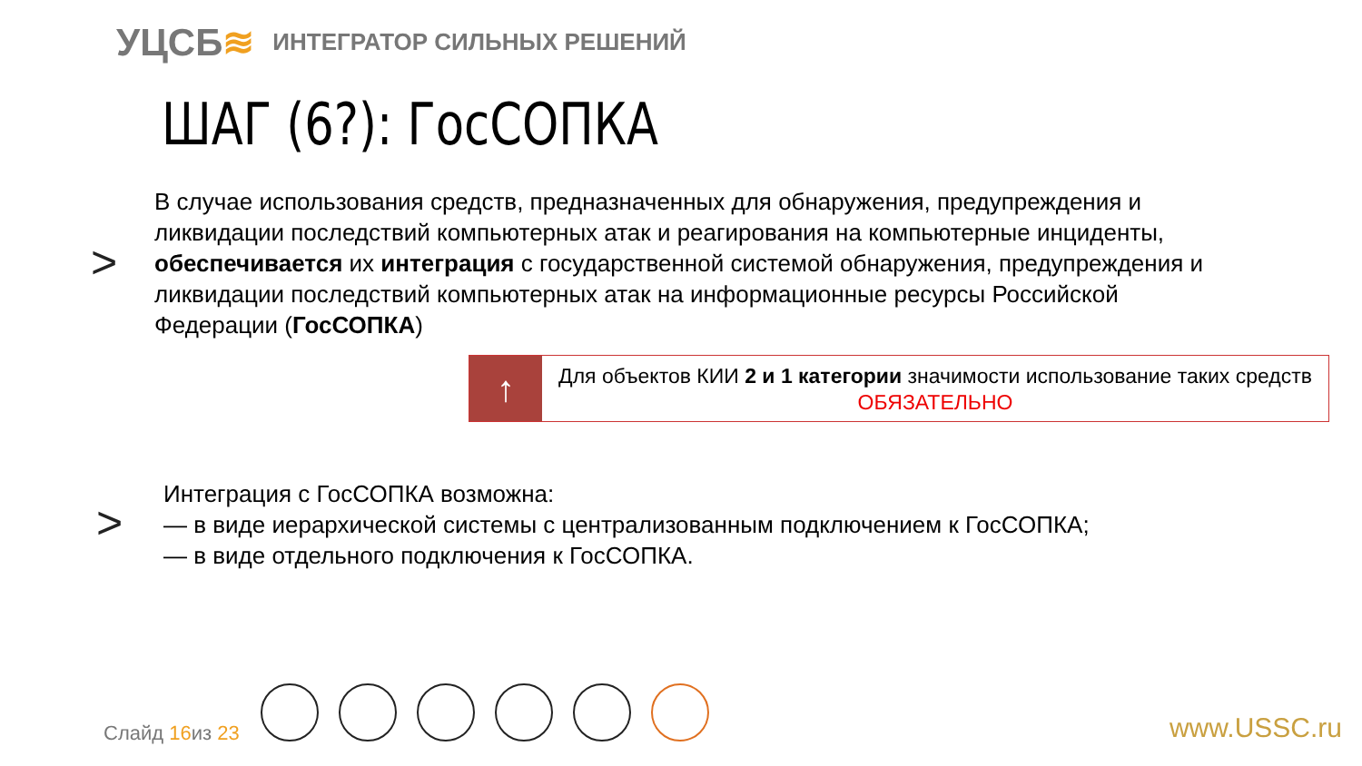УЦСБ≋
ИНТЕГРАТОР СИЛЬНЫХ РЕШЕНИЙ
ШАГ (6?): ГосСОПКА
>
В случае использования средств, предназначенных для обнаружения, предупреждения и ликвидации последствий компьютерных атак и реагирования на компьютерные инциденты, обеспечивается их интеграция с государственной системой обнаружения, предупреждения и ликвидации последствий компьютерных атак на информационные ресурсы Российской Федерации (ГосСОПКА)
↑
Для объектов КИИ 2 и 1 категории значимости использование таких средств ОБЯЗАТЕЛЬНО
>
Интеграция с ГосСОПКА возможна:
— в виде иерархической системы с централизованным подключением к ГосСОПКА;
— в виде отдельного подключения к ГосСОПКА.
Слайд 16из 23 www.USSC.ru